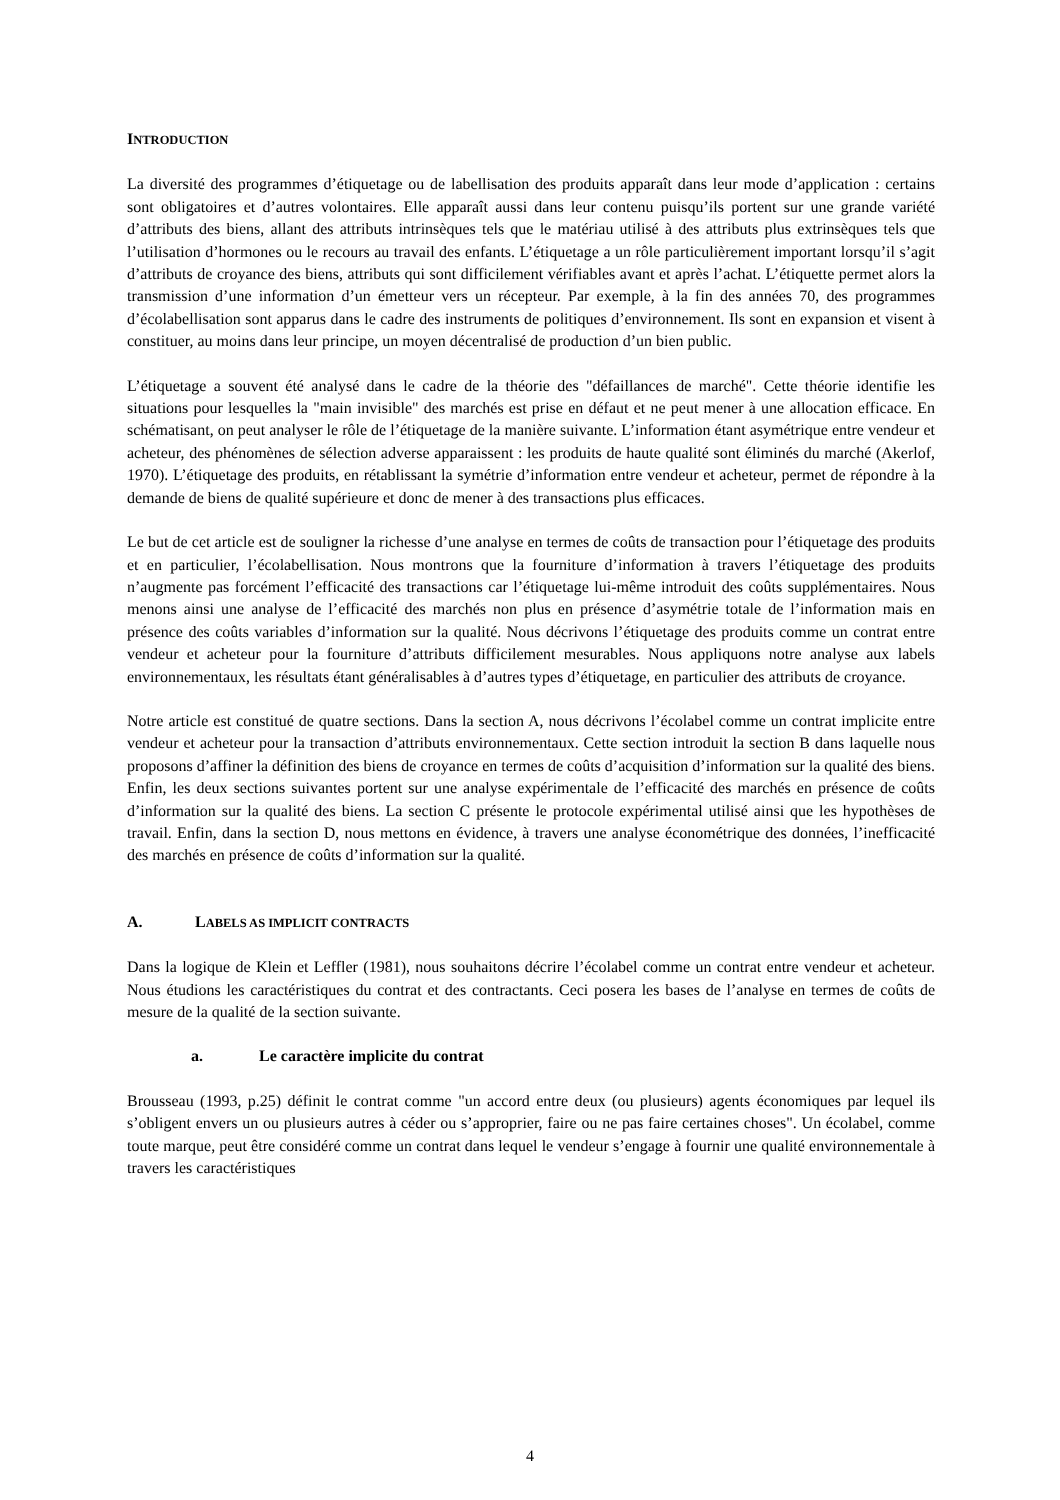INTRODUCTION
La diversité des programmes d’étiquetage ou de labellisation des produits apparaît dans leur mode d’application : certains sont obligatoires et d’autres volontaires. Elle apparaît aussi dans leur contenu puisqu’ils portent sur une grande variété d’attributs des biens, allant des attributs intrinsèques tels que le matériau utilisé à des attributs plus extrinsèques tels que l’utilisation d’hormones ou le recours au travail des enfants. L’étiquetage a un rôle particulièrement important lorsqu’il s’agit d’attributs de croyance des biens, attributs qui sont difficilement vérifiables avant et après l’achat. L’étiquette permet alors la transmission d’une information d’un émetteur vers un récepteur. Par exemple, à la fin des années 70, des programmes d’écolabellisation sont apparus dans le cadre des instruments de politiques d’environnement. Ils sont en expansion et visent à constituer, au moins dans leur principe, un moyen décentralisé de production d’un bien public.
L’étiquetage a souvent été analysé dans le cadre de la théorie des "défaillances de marché". Cette théorie identifie les situations pour lesquelles la "main invisible" des marchés est prise en défaut et ne peut mener à une allocation efficace. En schématisant, on peut analyser le rôle de l’étiquetage de la manière suivante. L’information étant asymétrique entre vendeur et acheteur, des phénomènes de sélection adverse apparaissent : les produits de haute qualité sont éliminés du marché (Akerlof, 1970). L’étiquetage des produits, en rétablissant la symétrie d’information entre vendeur et acheteur, permet de répondre à la demande de biens de qualité supérieure et donc de mener à des transactions plus efficaces.
Le but de cet article est de souligner la richesse d’une analyse en termes de coûts de transaction pour l’étiquetage des produits et en particulier, l’écolabellisation. Nous montrons que la fourniture d’information à travers l’étiquetage des produits n’augmente pas forcément l’efficacité des transactions car l’étiquetage lui-même introduit des coûts supplémentaires. Nous menons ainsi une analyse de l’efficacité des marchés non plus en présence d’asymétrie totale de l’information mais en présence des coûts variables d’information sur la qualité. Nous décrivons l’étiquetage des produits comme un contrat entre vendeur et acheteur pour la fourniture d’attributs difficilement mesurables. Nous appliquons notre analyse aux labels environnementaux, les résultats étant généralisables à d’autres types d’étiquetage, en particulier des attributs de croyance.
Notre article est constitué de quatre sections. Dans la section A, nous décrivons l’écolabel comme un contrat implicite entre vendeur et acheteur pour la transaction d’attributs environnementaux. Cette section introduit la section B dans laquelle nous proposons d’affiner la définition des biens de croyance en termes de coûts d’acquisition d’information sur la qualité des biens. Enfin, les deux sections suivantes portent sur une analyse expérimentale de l’efficacité des marchés en présence de coûts d’information sur la qualité des biens. La section C présente le protocole expérimental utilisé ainsi que les hypothèses de travail. Enfin, dans la section D, nous mettons en évidence, à travers une analyse économétrique des données, l’inefficacité des marchés en présence de coûts d’information sur la qualité.
A. LABELS AS IMPLICIT CONTRACTS
Dans la logique de Klein et Leffler (1981), nous souhaitons décrire l’écolabel comme un contrat entre vendeur et acheteur. Nous étudions les caractéristiques du contrat et des contractants. Ceci posera les bases de l’analyse en termes de coûts de mesure de la qualité de la section suivante.
a. Le caractère implicite du contrat
Brousseau (1993, p.25) définit le contrat comme "un accord entre deux (ou plusieurs) agents économiques par lequel ils s’obligent envers un ou plusieurs autres à céder ou s’approprier, faire ou ne pas faire certaines choses". Un écolabel, comme toute marque, peut être considéré comme un contrat dans lequel le vendeur s’engage à fournir une qualité environnementale à travers les caractéristiques
4